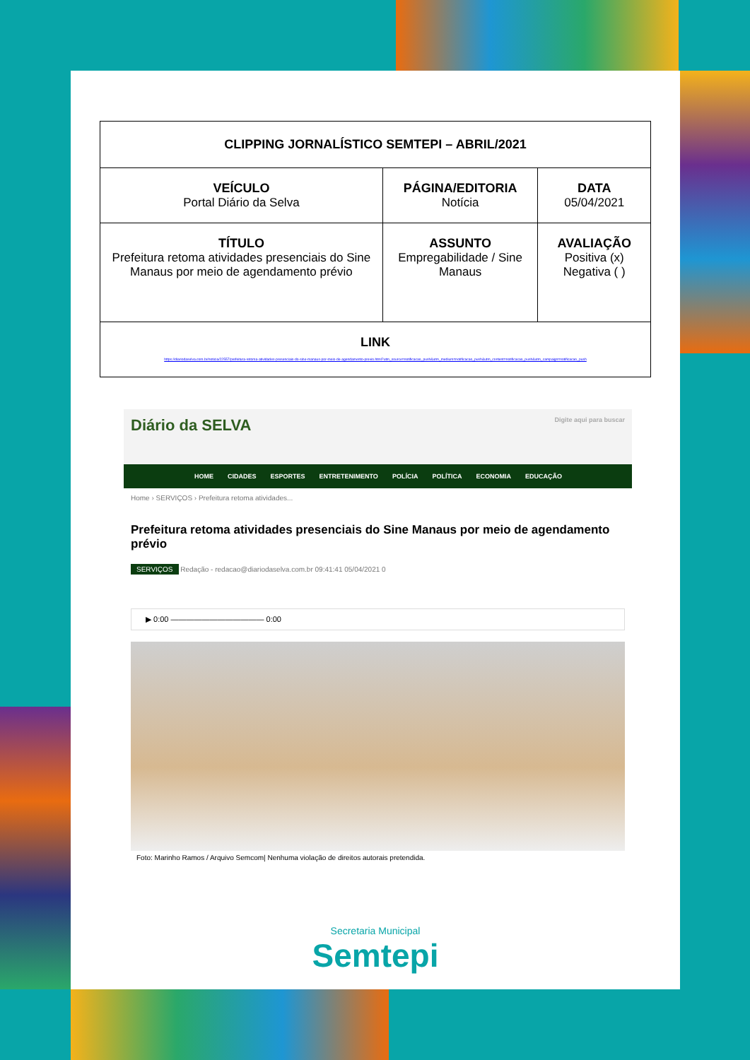| CLIPPING JORNALÍSTICO SEMTEPI – ABRIL/2021 | | |
| VEÍCULO Portal Diário da Selva | PÁGINA/EDITORIA Notícia | DATA 05/04/2021 |
| TÍTULO Prefeitura retoma atividades presenciais do Sine Manaus por meio de agendamento prévio | ASSUNTO Empregabilidade / Sine Manaus | AVALIAÇÃO Positiva (x) Negativa ( ) |
| LINK https://diariodaselva.com.br/noticia/22557/prefeitura-retoma-atividades-presenciais-do-sine-manaus-por-meio-de-agendamento-previo.html?utm_source=notificacao_push&utm_medium=notificacao_push&utm_content=notificacao_push&utm_campaign=notificacao_push | | |
Diário da SELVA Digite aqui para buscar
HOME CIDADES ESPORTES ENTRETENIMENTO POLÍCIA POLÍTICA ECONOMIA EDUCAÇÃO
Home › SERVIÇOS › Prefeitura retoma atividades...
Prefeitura retoma atividades presenciais do Sine Manaus por meio de agendamento prévio
SERVIÇOS Redação - redacao@diariodaselva.com.br 09:41:41 05/04/2021 0
▶ 0:00 ———————————— 0:00
Foto: Marinho Ramos / Arquivo Semcom| Nenhuma violação de direitos autorais pretendida.
Secretaria Municipal
Semtepi